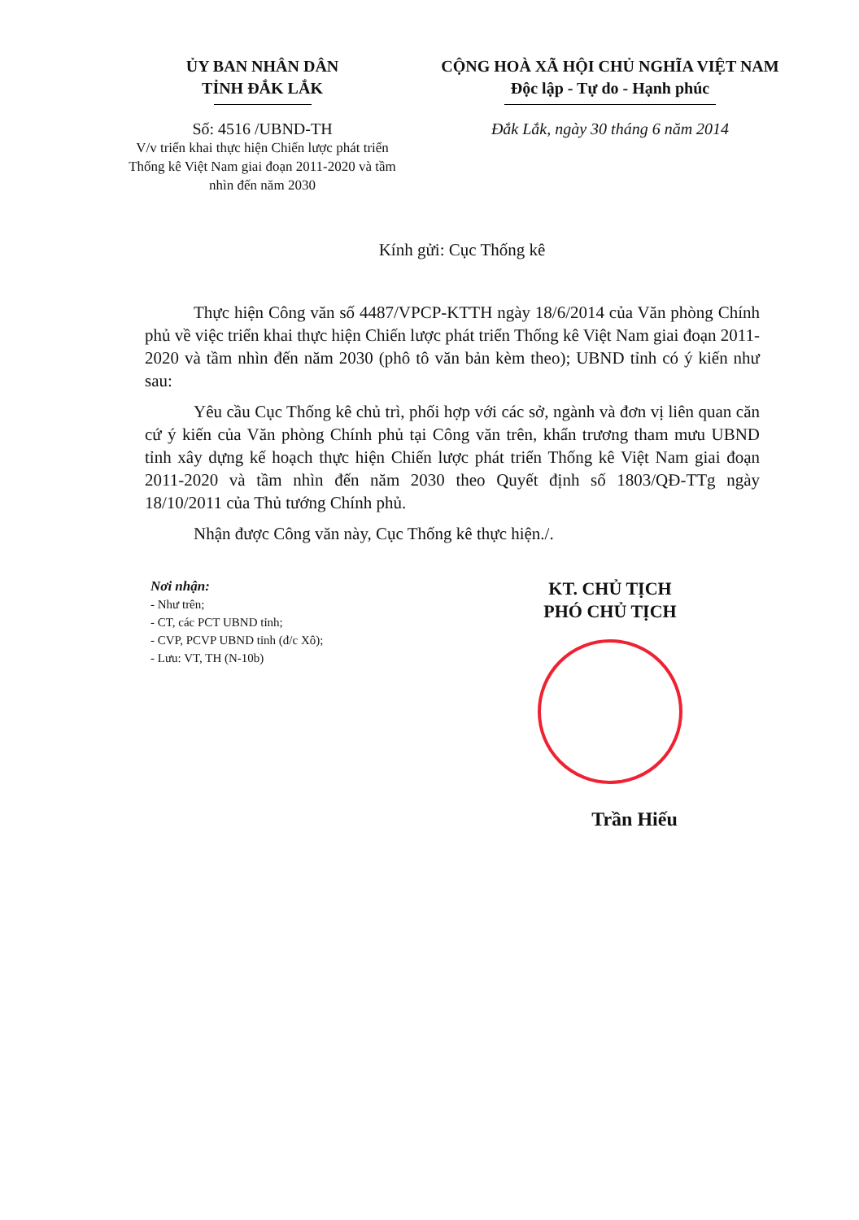ỦY BAN NHÂN DÂN
TỈNH ĐẮK LẮK
Số: 4516 /UBND-TH
V/v triển khai thực hiện Chiến lược phát triển Thống kê Việt Nam giai đoạn 2011-2020 và tầm nhìn đến năm 2030
CỘNG HOÀ XÃ HỘI CHỦ NGHĨA VIỆT NAM
Độc lập - Tự do - Hạnh phúc
Đắk Lắk, ngày 30 tháng 6 năm 2014
Kính gửi: Cục Thống kê
Thực hiện Công văn số 4487/VPCP-KTTH ngày 18/6/2014 của Văn phòng Chính phủ về việc triển khai thực hiện Chiến lược phát triển Thống kê Việt Nam giai đoạn 2011-2020 và tầm nhìn đến năm 2030 (phô tô văn bản kèm theo); UBND tỉnh có ý kiến như sau:
Yêu cầu Cục Thống kê chủ trì, phối hợp với các sở, ngành và đơn vị liên quan căn cứ ý kiến của Văn phòng Chính phủ tại Công văn trên, khẩn trương tham mưu UBND tỉnh xây dựng kế hoạch thực hiện Chiến lược phát triển Thống kê Việt Nam giai đoạn 2011-2020 và tầm nhìn đến năm 2030 theo Quyết định số 1803/QĐ-TTg ngày 18/10/2011 của Thủ tướng Chính phủ.
Nhận được Công văn này, Cục Thống kê thực hiện./.
Nơi nhận:
- Như trên;
- CT, các PCT UBND tỉnh;
- CVP, PCVP UBND tỉnh (đ/c Xô);
- Lưu: VT, TH (N-10b)
KT. CHỦ TỊCH
PHÓ CHỦ TỊCH
Trần Hiếu